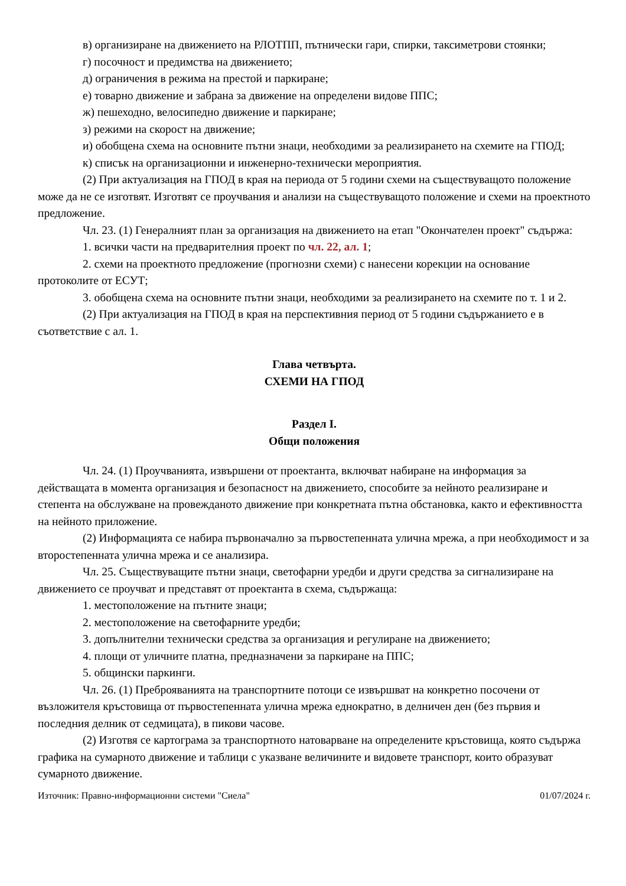в) организиране на движението на РЛОТПП, пътнически гари, спирки, таксиметрови стоянки;
г) посочност и предимства на движението;
д) ограничения в режима на престой и паркиране;
е) товарно движение и забрана за движение на определени видове ППС;
ж) пешеходно, велосипедно движение и паркиране;
з) режими на скорост на движение;
и) обобщена схема на основните пътни знаци, необходими за реализирането на схемите на ГПОД;
к) списък на организационни и инженерно-технически мероприятия.
(2) При актуализация на ГПОД в края на периода от 5 години схеми на съществуващото положение може да не се изготвят. Изготвят се проучвания и анализи на съществуващото положение и схеми на проектното предложение.
Чл. 23. (1) Генералният план за организация на движението на етап "Окончателен проект" съдържа:
1. всички части на предварителния проект по чл. 22, ал. 1;
2. схеми на проектното предложение (прогнозни схеми) с нанесени корекции на основание протоколите от ЕСУТ;
3. обобщена схема на основните пътни знаци, необходими за реализирането на схемите по т. 1 и 2.
(2) При актуализация на ГПОД в края на перспективния период от 5 години съдържанието е в съответствие с ал. 1.
Глава четвърта.
СХЕМИ НА ГПОД
Раздел I.
Общи положения
Чл. 24. (1) Проучванията, извършени от проектанта, включват набиране на информация за действащата в момента организация и безопасност на движението, способите за нейното реализиране и степента на обслужване на провежданото движение при конкретната пътна обстановка, както и ефективността на нейното приложение.
(2) Информацията се набира първоначално за първостепенната улична мрежа, а при необходимост и за второстепенната улична мрежа и се анализира.
Чл. 25. Съществуващите пътни знаци, светофарни уредби и други средства за сигнализиране на движението се проучват и представят от проектанта в схема, съдържаща:
1. местоположение на пътните знаци;
2. местоположение на светофарните уредби;
3. допълнителни технически средства за организация и регулиране на движението;
4. площи от уличните платна, предназначени за паркиране на ППС;
5. общински паркинги.
Чл. 26. (1) Преброяванията на транспортните потоци се извършват на конкретно посочени от възложителя кръстовища от първостепенната улична мрежа еднократно, в делничен ден (без първия и последния делник от седмицата), в пикови часове.
(2) Изготвя се картограма за транспортното натоварване на определените кръстовища, която съдържа графика на сумарното движение и таблици с указване величините и видовете транспорт, които образуват сумарното движение.
Източник: Правно-информационни системи "Сиела" 01/07/2024 г.